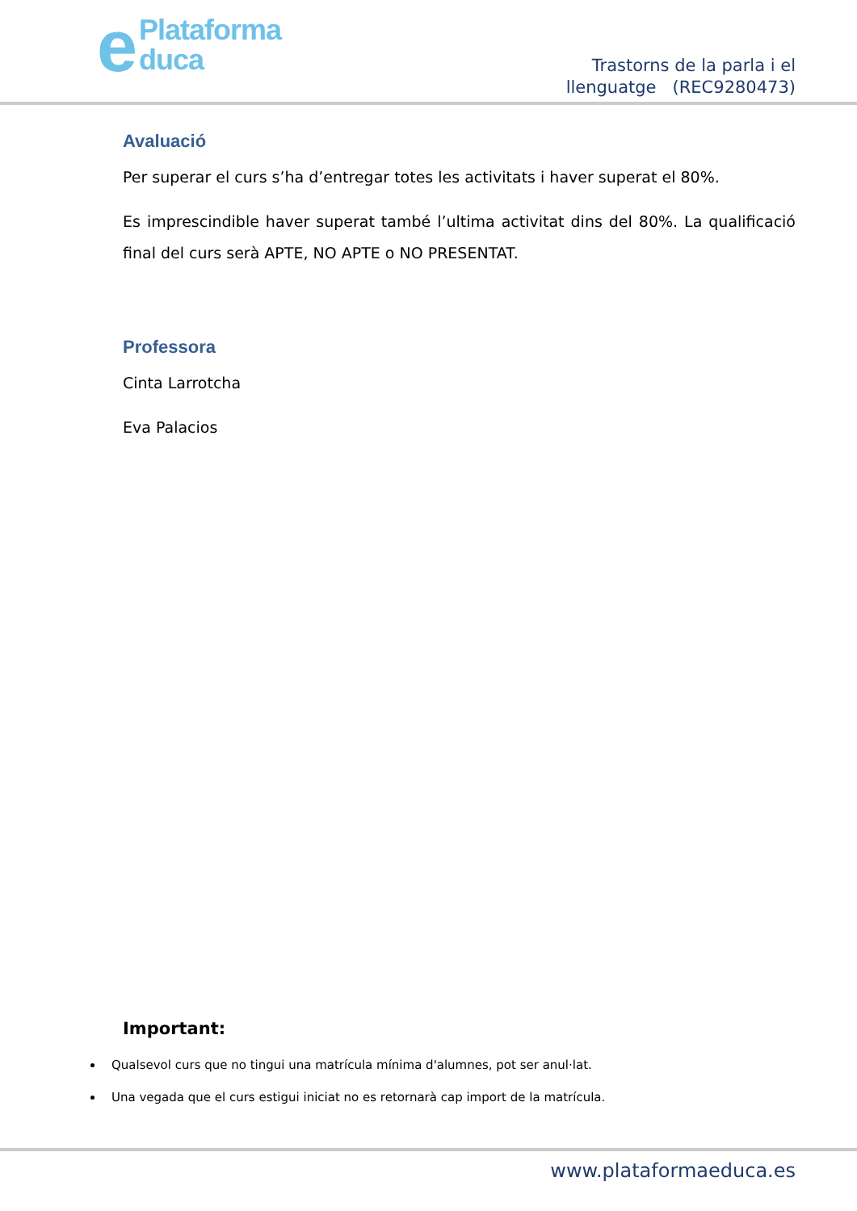ePlataforma
duca
Trastorns de la parla i el
llenguatge (REC9280473)
Avaluació
Per superar el curs s’ha d’entregar totes les activitats i haver superat el 80%.
Es imprescindible haver superat també l’ultima activitat dins del 80%. La qualificació final del curs serà APTE, NO APTE o NO PRESENTAT.
Professora
Cinta Larrotcha
Eva Palacios
Important:
Qualsevol curs que no tingui una matrícula mínima d'alumnes, pot ser anul·lat.
Una vegada que el curs estigui iniciat no es retornarà cap import de la matrícula.
www.plataformaeduca.es